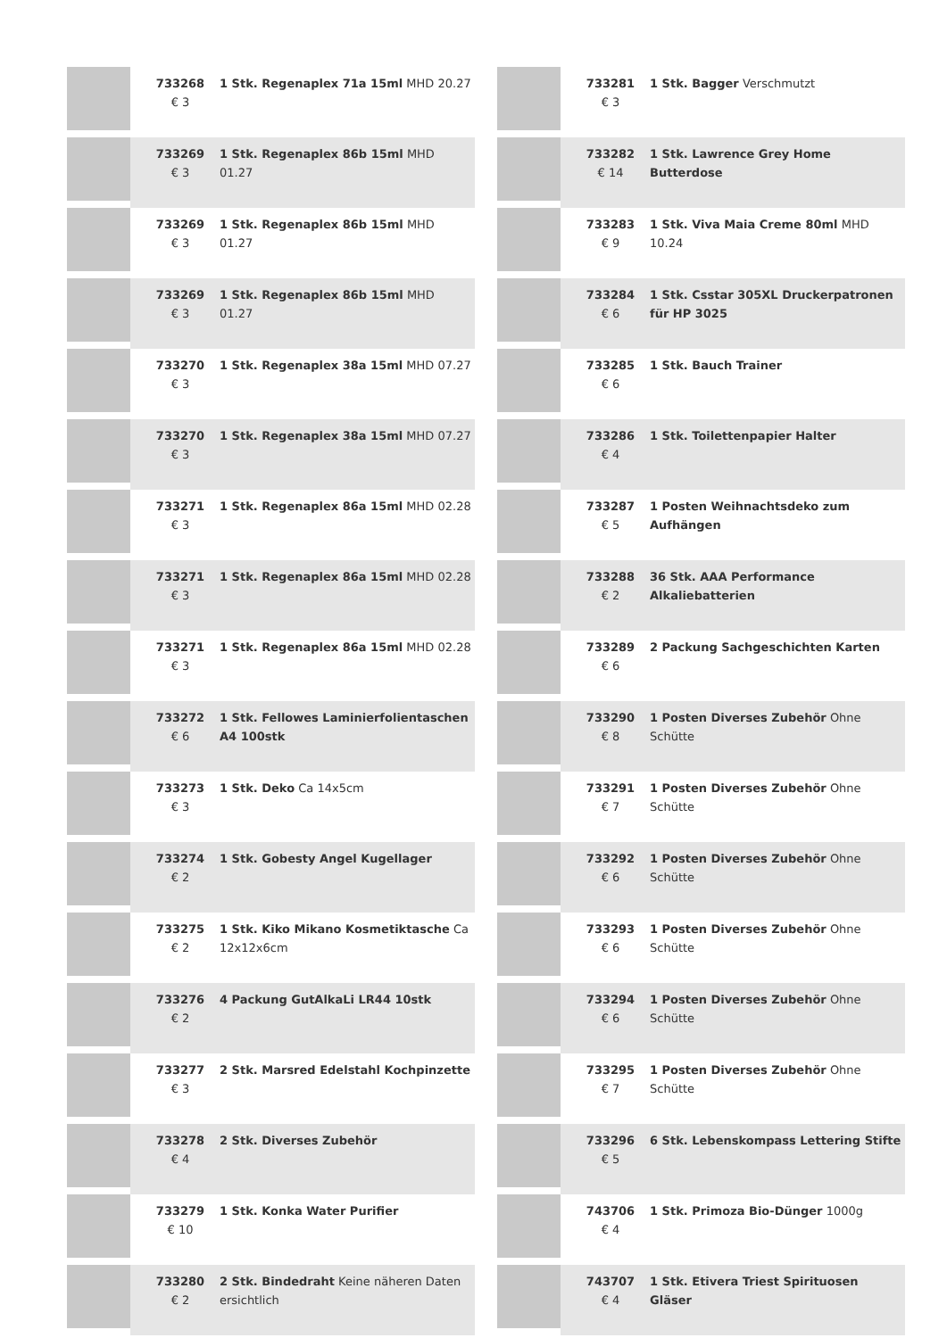| | 733268 € 3 | 1 Stk. Regenaplex 71a 15ml MHD 20.27 |
| | 733269 € 3 | 1 Stk. Regenaplex 86b 15ml MHD 01.27 |
| | 733269 € 3 | 1 Stk. Regenaplex 86b 15ml MHD 01.27 |
| | 733269 € 3 | 1 Stk. Regenaplex 86b 15ml MHD 01.27 |
| | 733270 € 3 | 1 Stk. Regenaplex 38a 15ml MHD 07.27 |
| | 733270 € 3 | 1 Stk. Regenaplex 38a 15ml MHD 07.27 |
| | 733271 € 3 | 1 Stk. Regenaplex 86a 15ml MHD 02.28 |
| | 733271 € 3 | 1 Stk. Regenaplex 86a 15ml MHD 02.28 |
| | 733271 € 3 | 1 Stk. Regenaplex 86a 15ml MHD 02.28 |
| | 733272 € 6 | 1 Stk. Fellowes Laminierfolientaschen A4 100stk |
| | 733273 € 3 | 1 Stk. Deko Ca 14x5cm |
| | 733274 € 2 | 1 Stk. Gobesty Angel Kugellager |
| | 733275 € 2 | 1 Stk. Kiko Mikano Kosmetiktasche Ca 12x12x6cm |
| | 733276 € 2 | 4 Packung GutAlkaLi LR44 10stk |
| | 733277 € 3 | 2 Stk. Marsred Edelstahl Kochpinzette |
| | 733278 € 4 | 2 Stk. Diverses Zubehör |
| | 733279 € 10 | 1 Stk. Konka Water Purifier |
| | 733280 € 2 | 2 Stk. Bindedraht Keine näheren Daten ersichtlich |
| | 733281 € 3 | 1 Stk. Bagger Verschmutzt |
| | 733282 € 14 | 1 Stk. Lawrence Grey Home Butterdose |
| | 733283 € 9 | 1 Stk. Viva Maia Creme 80ml MHD 10.24 |
| | 733284 € 6 | 1 Stk. Csstar 305XL Druckerpatronen für HP 3025 |
| | 733285 € 6 | 1 Stk. Bauch Trainer |
| | 733286 € 4 | 1 Stk. Toilettenpapier Halter |
| | 733287 € 5 | 1 Posten Weihnachtsdeko zum Aufhängen |
| | 733288 € 2 | 36 Stk. AAA Performance Alkaliebatterien |
| | 733289 € 6 | 2 Packung Sachgeschichten Karten |
| | 733290 € 8 | 1 Posten Diverses Zubehör Ohne Schütte |
| | 733291 € 7 | 1 Posten Diverses Zubehör Ohne Schütte |
| | 733292 € 6 | 1 Posten Diverses Zubehör Ohne Schütte |
| | 733293 € 6 | 1 Posten Diverses Zubehör Ohne Schütte |
| | 733294 € 6 | 1 Posten Diverses Zubehör Ohne Schütte |
| | 733295 € 7 | 1 Posten Diverses Zubehör Ohne Schütte |
| | 733296 € 5 | 6 Stk. Lebenskompass Lettering Stifte |
| | 743706 € 4 | 1 Stk. Primoza Bio-Dünger 1000g |
| | 743707 € 4 | 1 Stk. Etivera Triest Spirituosen Gläser |